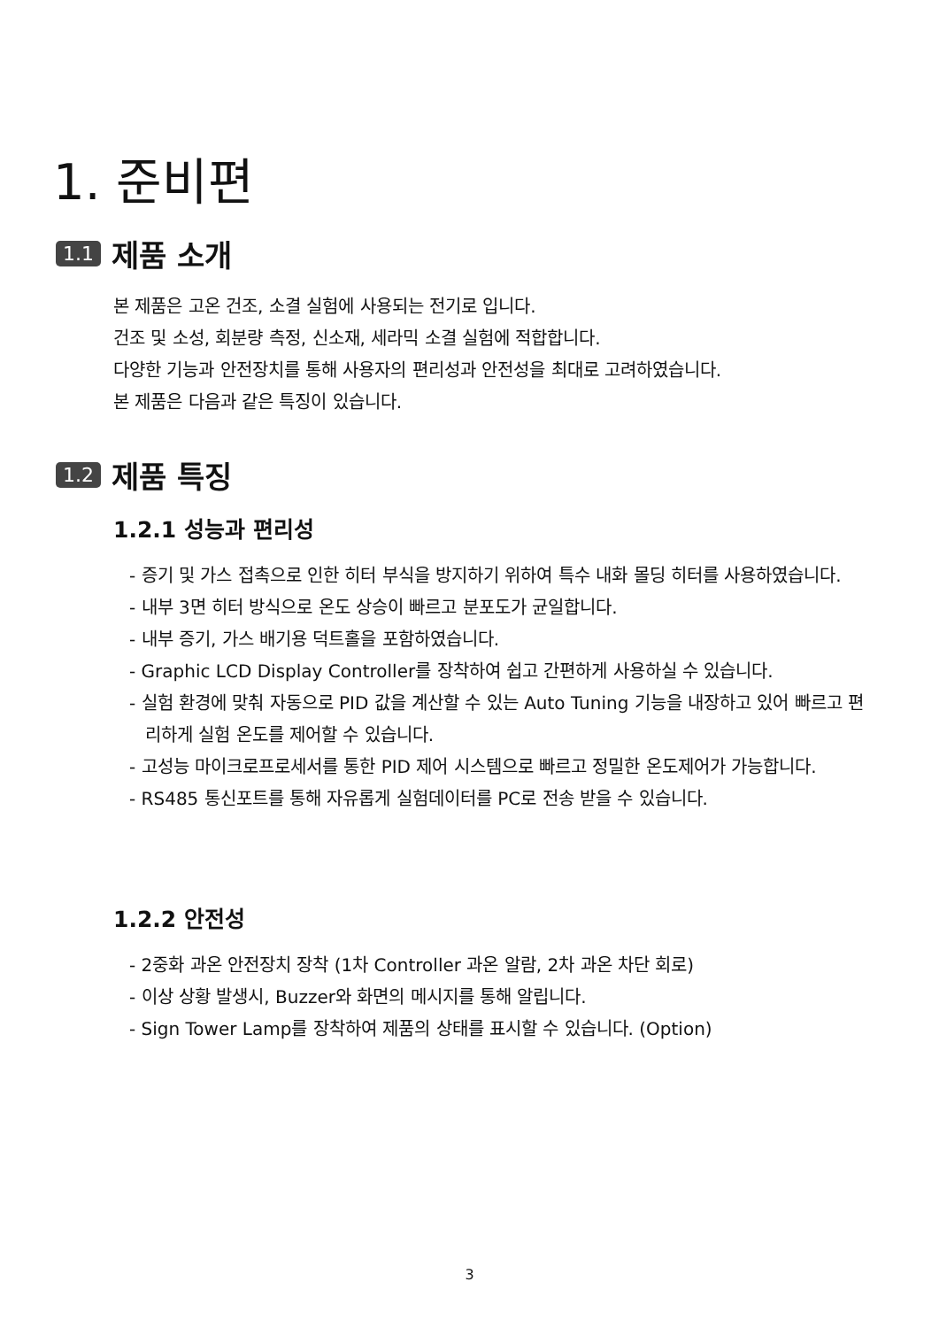1. 준비편
1.1 제품 소개
본 제품은 고온 건조, 소결 실험에 사용되는 전기로 입니다.
건조 및 소성, 회분량 측정, 신소재, 세라믹 소결 실험에 적합합니다.
다양한 기능과 안전장치를 통해 사용자의 편리성과 안전성을 최대로 고려하였습니다.
본 제품은 다음과 같은 특징이 있습니다.
1.2 제품 특징
1.2.1 성능과 편리성
- 증기 및 가스 접촉으로 인한 히터 부식을 방지하기 위하여 특수 내화 몰딩 히터를 사용하였습니다.
- 내부 3면 히터 방식으로 온도 상승이 빠르고 분포도가 균일합니다.
- 내부 증기, 가스 배기용 덕트홀을 포함하였습니다.
- Graphic LCD Display Controller를 장착하여 쉽고 간편하게 사용하실 수 있습니다.
- 실험 환경에 맞춰 자동으로 PID 값을 계산할 수 있는 Auto Tuning 기능을 내장하고 있어 빠르고 편리하게 실험 온도를 제어할 수 있습니다.
- 고성능 마이크로프로세서를 통한 PID 제어 시스템으로 빠르고 정밀한 온도제어가 가능합니다.
- RS485 통신포트를 통해 자유롭게 실험데이터를 PC로 전송 받을 수 있습니다.
1.2.2 안전성
- 2중화 과온 안전장치 장착 (1차 Controller 과온 알람, 2차 과온 차단 회로)
- 이상 상황 발생시, Buzzer와 화면의 메시지를 통해 알립니다.
- Sign Tower Lamp를 장착하여 제품의 상태를 표시할 수 있습니다. (Option)
3